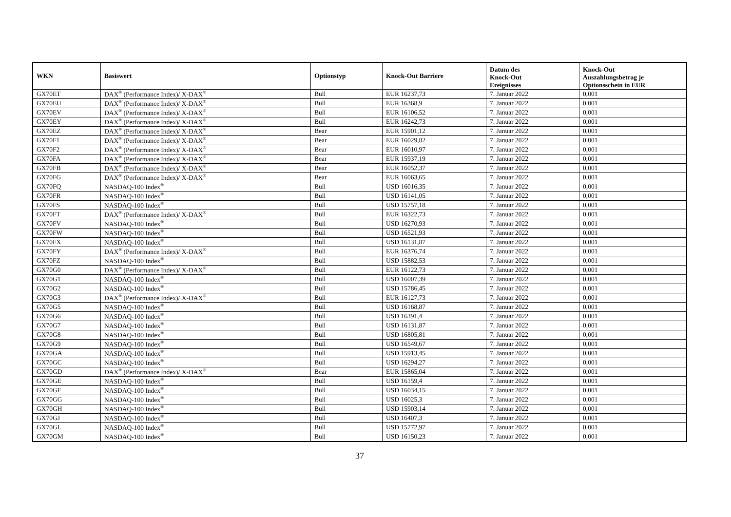| WKN | Basiswert | Optionstyp | Knock-Out Barriere | Datum des Knock-Out Ereignisses | Knock-Out Auszahlungsbetrag je Optionsschein in EUR |
| --- | --- | --- | --- | --- | --- |
| GX70ET | DAX<sup>®</sup> (Performance Index)/ X-DAX<sup>®</sup> | Bull | EUR 16237,73 | 7. Januar 2022 | 0,001 |
| GX70EU | DAX<sup>®</sup> (Performance Index)/ X-DAX<sup>®</sup> | Bull | EUR 16368,9 | 7. Januar 2022 | 0,001 |
| GX70EV | DAX<sup>®</sup> (Performance Index)/ X-DAX<sup>®</sup> | Bull | EUR 16106,52 | 7. Januar 2022 | 0,001 |
| GX70EY | DAX<sup>®</sup> (Performance Index)/ X-DAX<sup>®</sup> | Bull | EUR 16242,73 | 7. Januar 2022 | 0,001 |
| GX70EZ | DAX<sup>®</sup> (Performance Index)/ X-DAX<sup>®</sup> | Bear | EUR 15901,12 | 7. Januar 2022 | 0,001 |
| GX70F1 | DAX<sup>®</sup> (Performance Index)/ X-DAX<sup>®</sup> | Bear | EUR 16029,82 | 7. Januar 2022 | 0,001 |
| GX70F2 | DAX<sup>®</sup> (Performance Index)/ X-DAX<sup>®</sup> | Bear | EUR 16010,97 | 7. Januar 2022 | 0,001 |
| GX70FA | DAX<sup>®</sup> (Performance Index)/ X-DAX<sup>®</sup> | Bear | EUR 15937,19 | 7. Januar 2022 | 0,001 |
| GX70FB | DAX<sup>®</sup> (Performance Index)/ X-DAX<sup>®</sup> | Bear | EUR 16052,37 | 7. Januar 2022 | 0,001 |
| GX70FG | DAX<sup>®</sup> (Performance Index)/ X-DAX<sup>®</sup> | Bear | EUR 16063,65 | 7. Januar 2022 | 0,001 |
| GX70FQ | NASDAQ-100 Index<sup>®</sup> | Bull | USD 16016,35 | 7. Januar 2022 | 0,001 |
| GX70FR | NASDAQ-100 Index<sup>®</sup> | Bull | USD 16141,05 | 7. Januar 2022 | 0,001 |
| GX70FS | NASDAQ-100 Index<sup>®</sup> | Bull | USD 15757,18 | 7. Januar 2022 | 0,001 |
| GX70FT | DAX<sup>®</sup> (Performance Index)/ X-DAX<sup>®</sup> | Bull | EUR 16322,73 | 7. Januar 2022 | 0,001 |
| GX70FV | NASDAQ-100 Index<sup>®</sup> | Bull | USD 16270,93 | 7. Januar 2022 | 0,001 |
| GX70FW | NASDAQ-100 Index<sup>®</sup> | Bull | USD 16521,93 | 7. Januar 2022 | 0,001 |
| GX70FX | NASDAQ-100 Index<sup>®</sup> | Bull | USD 16131,87 | 7. Januar 2022 | 0,001 |
| GX70FY | DAX<sup>®</sup> (Performance Index)/ X-DAX<sup>®</sup> | Bull | EUR 16376,74 | 7. Januar 2022 | 0,001 |
| GX70FZ | NASDAQ-100 Index<sup>®</sup> | Bull | USD 15882,53 | 7. Januar 2022 | 0,001 |
| GX70G0 | DAX<sup>®</sup> (Performance Index)/ X-DAX<sup>®</sup> | Bull | EUR 16122,73 | 7. Januar 2022 | 0,001 |
| GX70G1 | NASDAQ-100 Index<sup>®</sup> | Bull | USD 16007,39 | 7. Januar 2022 | 0,001 |
| GX70G2 | NASDAQ-100 Index<sup>®</sup> | Bull | USD 15786,45 | 7. Januar 2022 | 0,001 |
| GX70G3 | DAX<sup>®</sup> (Performance Index)/ X-DAX<sup>®</sup> | Bull | EUR 16127,73 | 7. Januar 2022 | 0,001 |
| GX70G5 | NASDAQ-100 Index<sup>®</sup> | Bull | USD 16168,87 | 7. Januar 2022 | 0,001 |
| GX70G6 | NASDAQ-100 Index<sup>®</sup> | Bull | USD 16391,4 | 7. Januar 2022 | 0,001 |
| GX70G7 | NASDAQ-100 Index<sup>®</sup> | Bull | USD 16131,87 | 7. Januar 2022 | 0,001 |
| GX70G8 | NASDAQ-100 Index<sup>®</sup> | Bull | USD 16805,81 | 7. Januar 2022 | 0,001 |
| GX70G9 | NASDAQ-100 Index<sup>®</sup> | Bull | USD 16549,67 | 7. Januar 2022 | 0,001 |
| GX70GA | NASDAQ-100 Index<sup>®</sup> | Bull | USD 15913,45 | 7. Januar 2022 | 0,001 |
| GX70GC | NASDAQ-100 Index<sup>®</sup> | Bull | USD 16294,27 | 7. Januar 2022 | 0,001 |
| GX70GD | DAX<sup>®</sup> (Performance Index)/ X-DAX<sup>®</sup> | Bear | EUR 15865,04 | 7. Januar 2022 | 0,001 |
| GX70GE | NASDAQ-100 Index<sup>®</sup> | Bull | USD 16159,4 | 7. Januar 2022 | 0,001 |
| GX70GF | NASDAQ-100 Index<sup>®</sup> | Bull | USD 16034,15 | 7. Januar 2022 | 0,001 |
| GX70GG | NASDAQ-100 Index<sup>®</sup> | Bull | USD 16025,3 | 7. Januar 2022 | 0,001 |
| GX70GH | NASDAQ-100 Index<sup>®</sup> | Bull | USD 15903,14 | 7. Januar 2022 | 0,001 |
| GX70GJ | NASDAQ-100 Index<sup>®</sup> | Bull | USD 16407,3 | 7. Januar 2022 | 0,001 |
| GX70GL | NASDAQ-100 Index<sup>®</sup> | Bull | USD 15772,97 | 7. Januar 2022 | 0,001 |
| GX70GM | NASDAQ-100 Index<sup>®</sup> | Bull | USD 16150,23 | 7. Januar 2022 | 0,001 |
37